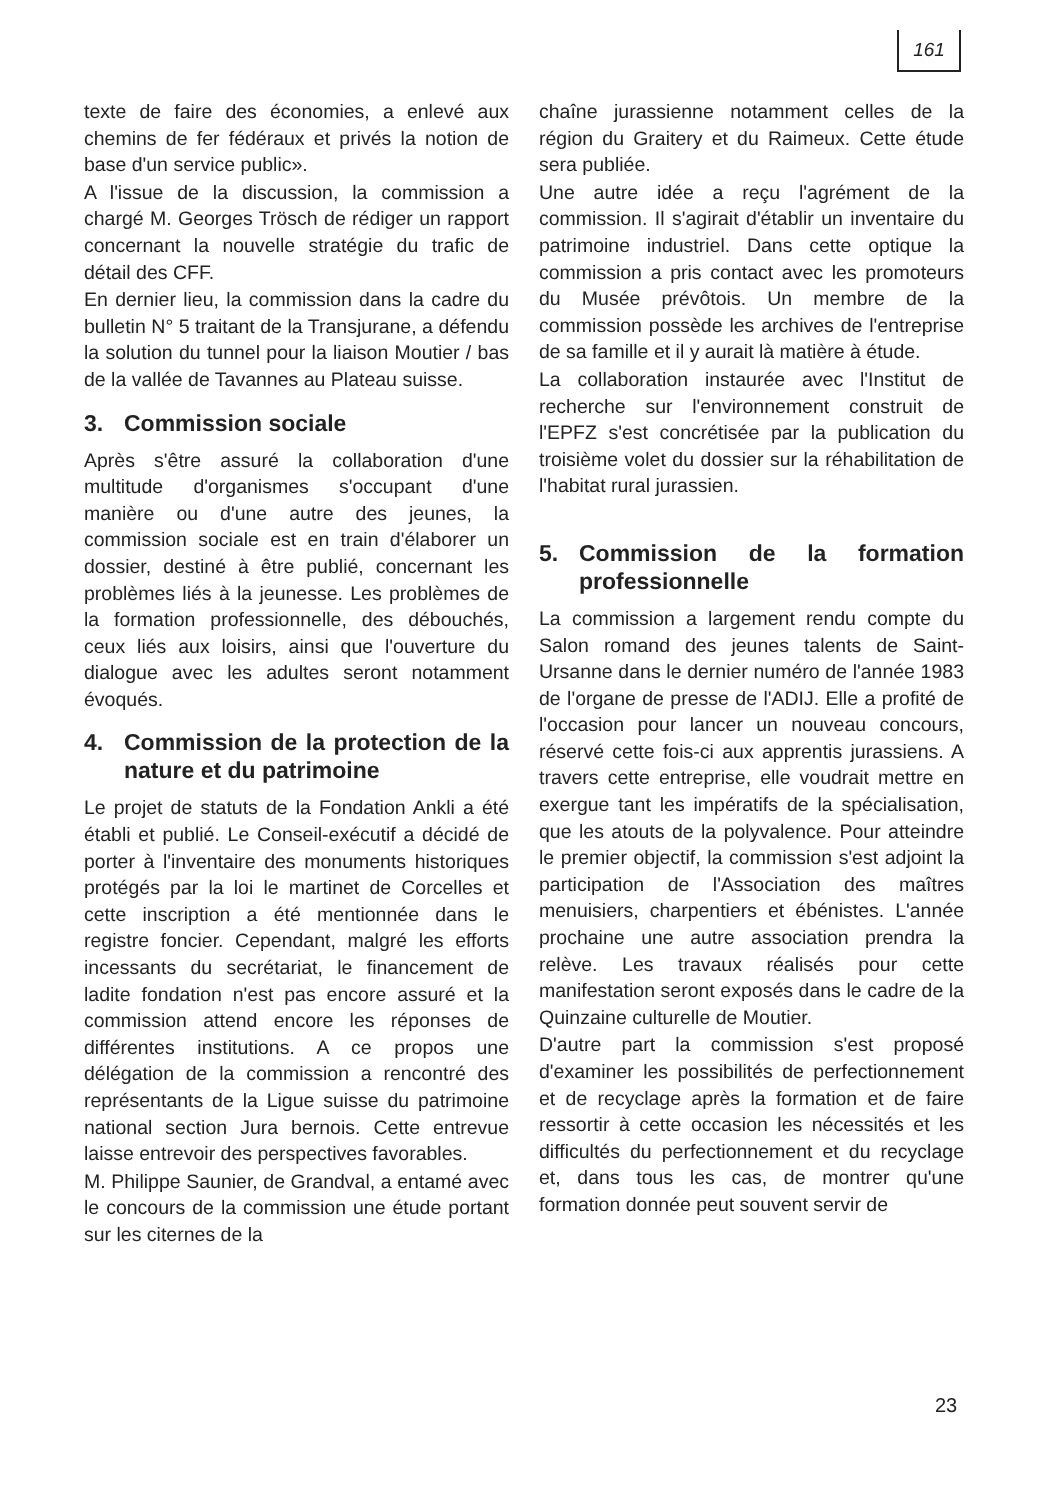161
texte de faire des économies, a enlevé aux chemins de fer fédéraux et privés la notion de base d'un service public».
A l'issue de la discussion, la commission a chargé M. Georges Trösch de rédiger un rapport concernant la nouvelle stratégie du trafic de détail des CFF.
En dernier lieu, la commission dans la cadre du bulletin N° 5 traitant de la Transjurane, a défendu la solution du tunnel pour la liaison Moutier / bas de la vallée de Tavannes au Plateau suisse.
3. Commission sociale
Après s'être assuré la collaboration d'une multitude d'organismes s'occupant d'une manière ou d'une autre des jeunes, la commission sociale est en train d'élaborer un dossier, destiné à être publié, concernant les problèmes liés à la jeunesse. Les problèmes de la formation professionnelle, des débouchés, ceux liés aux loisirs, ainsi que l'ouverture du dialogue avec les adultes seront notamment évoqués.
4. Commission de la protection de la nature et du patrimoine
Le projet de statuts de la Fondation Ankli a été établi et publié. Le Conseil-exécutif a décidé de porter à l'inventaire des monuments historiques protégés par la loi le martinet de Corcelles et cette inscription a été mentionnée dans le registre foncier. Cependant, malgré les efforts incessants du secrétariat, le financement de ladite fondation n'est pas encore assuré et la commission attend encore les réponses de différentes institutions. A ce propos une délégation de la commission a rencontré des représentants de la Ligue suisse du patrimoine national section Jura bernois. Cette entrevue laisse entrevoir des perspectives favorables.
M. Philippe Saunier, de Grandval, a entamé avec le concours de la commission une étude portant sur les citernes de la
chaîne jurassienne notamment celles de la région du Graitery et du Raimeux. Cette étude sera publiée.
Une autre idée a reçu l'agrément de la commission. Il s'agirait d'établir un inventaire du patrimoine industriel. Dans cette optique la commission a pris contact avec les promoteurs du Musée prévôtois. Un membre de la commission possède les archives de l'entreprise de sa famille et il y aurait là matière à étude.
La collaboration instaurée avec l'Institut de recherche sur l'environnement construit de l'EPFZ s'est concrétisée par la publication du troisième volet du dossier sur la réhabilitation de l'habitat rural jurassien.
5. Commission de la formation professionnelle
La commission a largement rendu compte du Salon romand des jeunes talents de Saint-Ursanne dans le dernier numéro de l'année 1983 de l'organe de presse de l'ADIJ. Elle a profité de l'occasion pour lancer un nouveau concours, réservé cette fois-ci aux apprentis jurassiens. A travers cette entreprise, elle voudrait mettre en exergue tant les impératifs de la spécialisation, que les atouts de la polyvalence. Pour atteindre le premier objectif, la commission s'est adjoint la participation de l'Association des maîtres menuisiers, charpentiers et ébénistes. L'année prochaine une autre association prendra la relève. Les travaux réalisés pour cette manifestation seront exposés dans le cadre de la Quinzaine culturelle de Moutier.
D'autre part la commission s'est proposé d'examiner les possibilités de perfectionnement et de recyclage après la formation et de faire ressortir à cette occasion les nécessités et les difficultés du perfectionnement et du recyclage et, dans tous les cas, de montrer qu'une formation donnée peut souvent servir de
23